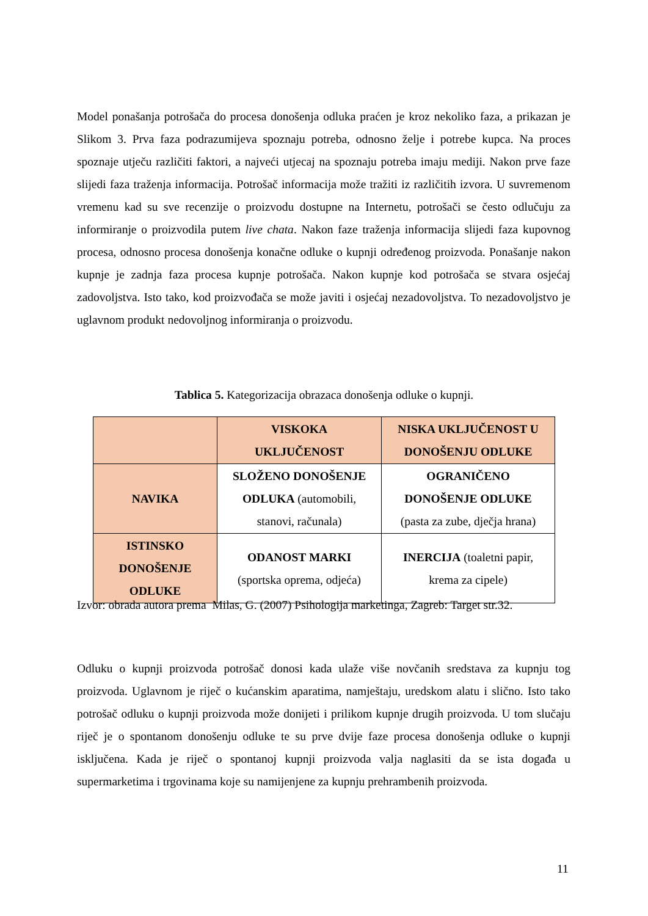Model ponašanja potrošača do procesa donošenja odluka praćen je kroz nekoliko faza, a prikazan je Slikom 3. Prva faza podrazumijeva spoznaju potreba, odnosno želje i potrebe kupca. Na proces spoznaje utječu različiti faktori, a najveći utjecaj na spoznaju potreba imaju mediji. Nakon prve faze slijedi faza traženja informacija. Potrošač informacija može tražiti iz različitih izvora. U suvremenom vremenu kad su sve recenzije o proizvodu dostupne na Internetu, potrošači se često odlučuju za informiranje o proizvodila putem live chata. Nakon faze traženja informacija slijedi faza kupovnog procesa, odnosno procesa donošenja konačne odluke o kupnji određenog proizvoda. Ponašanje nakon kupnje je zadnja faza procesa kupnje potrošača. Nakon kupnje kod potrošača se stvara osjećaj zadovoljstva. Isto tako, kod proizvođača se može javiti i osjećaj nezadovoljstva. To nezadovoljstvo je uglavnom produkt nedovoljnog informiranja o proizvodu.
Tablica 5. Kategorizacija obrazaca donošenja odluke o kupnji.
| | VISKOKA UKLJUČENOST | NISKA UKLJUČENOST U DONOŠENJU ODLUKE |
| NAVIKA | SLOŽENO DONOŠENJE ODLUKA (automobili, stanovi, računala) | OGRANIČENO DONOŠENJE ODLUKE (pasta za zube, dječja hrana) |
| ISTINSKO DONOŠENJE ODLUKE | ODANOST MARKI (sportska oprema, odjeća) | INERCIJA (toaletni papir, krema za cipele) |
Izvor: obrada autora prema Milas, G. (2007) Psihologija marketinga, Zagreb: Target str.32.
Odluku o kupnji proizvoda potrošač donosi kada ulaže više novčanih sredstava za kupnju tog proizvoda. Uglavnom je riječ o kućanskim aparatima, namještaju, uredskom alatu i slično. Isto tako potrošač odluku o kupnji proizvoda može donijeti i prilikom kupnje drugih proizvoda. U tom slučaju riječ je o spontanom donošenju odluke te su prve dvije faze procesa donošenja odluke o kupnji isključena. Kada je riječ o spontanoj kupnji proizvoda valja naglasiti da se ista događa u supermarketima i trgovinama koje su namijenjene za kupnju prehrambenih proizvoda.
11